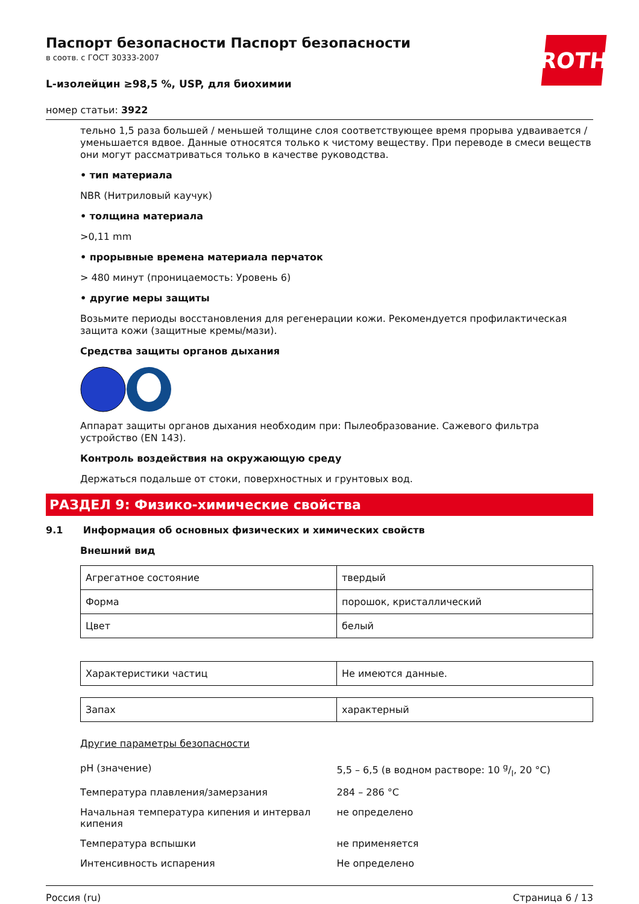ROTH
Паспорт безопасности Паспорт безопасности
в соотв. с ГОСТ 30333-2007
L-изолейцин ≥98,5 %, USP, для биохимии
номер статьи: 3922
тельно 1,5 раза большей / меньшей толщине слоя соответствующее время прорыва удваивается / уменьшается вдвое. Данные относятся только к чистому веществу. При переводе в смеси веществ они могут рассматриваться только в качестве руководства.
• тип материала
NBR (Нитриловый каучук)
• толщина материала
>0,11 mm
• прорывные времена материала перчаток
> 480 минут (проницаемость: Уровень 6)
• другие меры защиты
Возьмите периоды восстановления для регенерации кожи. Рекомендуется профилактическая защита кожи (защитные кремы/мази).
Средства защиты органов дыхания
Аппарат защиты органов дыхания необходим при: Пылеобразование. Сажевого фильтра устройство (EN 143).
Контроль воздействия на окружающую среду
Держаться подальше от стоки, поверхностных и грунтовых вод.
РАЗДЕЛ 9: Физико-химические свойства
9.1 Информация об основных физических и химических свойств
Внешний вид
| Агрегатное состояние | твердый |
| Форма | порошок, кристаллический |
| Цвет | белый |
| Характеристики частиц | Не имеются данные. |
| Запах | характерный |
Другие параметры безопасности
| pH (значение) | 5,5 – 6,5 (в водном растворе: 10 g/l, 20 °C) |
| Температура плавления/замерзания | 284 – 286 °C |
| Начальная температура кипения и интервал кипения | не определено |
| Температура вспышки | не применяется |
| Интенсивность испарения | Не определено |
Россия (ru) Страница 6 / 13